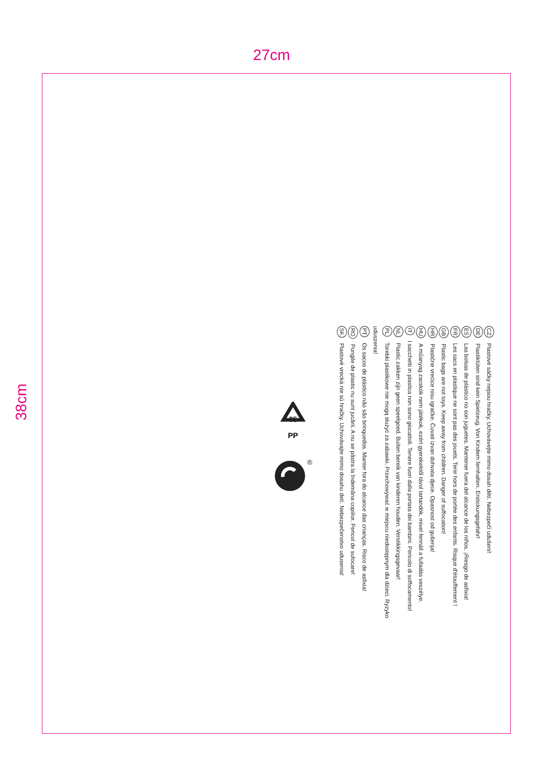27cm
38cm
05
PP
®
CZ Plastové sáčky nejsou hračky. Uchovávejte mimo dosah dětí. Nebezpečí udušení!
DE Plastiktüten sind kein Spielzeug. Von Kindern fernhalten. Erstickungsgefahr!
ES Las bolsas de plástico no son juguetes. Mantener fuera del alcance de los niños. ¡Riesgo de asfixia!
FR Les sacs en plastique ne sont pas des jouets. Tenir hors de portée des enfants. Risque d'étouffement !
GB Plastic bags are not toys. Keep away from children. Danger of suffocation!
HR Plastične vrećice nisu igračke. Čuvati izvan dohvata djece. Opasnost od gušenja!
HU A műanyag zacskók nem játékok, ezért gyerekektől távol tartandók, mivel fennáll a fulladás veszélye.
IT I sacchetti in plastica non sono giocattoli. Tenere fuori dalla portata dei bambini. Pericolo di soffocamento!
NL Plastic zakken zijn geen speelgoed. Buiten bereik van kinderen houden. Verstikkingsgevaar!
PL Torebki plastikowe nie mogą służyć za zabawki. Przechowywać w miejscu niedostępnym dla dzieci. Ryzyko uduszenia!
PT Os sacos de plástico não são brinquedos. Manter fora do alcance das crianças. Risco de asfixia!
RO Pungile de plastic nu sunt jucării. A nu se păstra la îndemâna copiilor. Pericol de sufocare!
SK Plastové vrecká nie sú hračky. Uchovávajte mimo dosahu detí. Nebezpečenstvo udusenia!